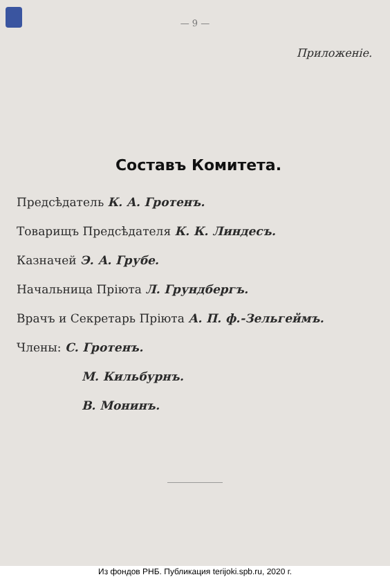— 9 —
Приложенiе.
Составъ Комитета.
Предсѣдатель К. А. Гротенъ.
Товарищъ Предсѣдателя К. К. Линдесъ.
Казначей Э. А. Грубе.
Начальница Прiюта Л. Грундбергъ.
Врачъ и Секретарь Прiюта А. П. ф.-Зельгеймъ.
Члены: С. Гротенъ.
М. Кильбурнъ.
В. Монинъ.
Из фондов РНБ. Публикация terijoki.spb.ru, 2020 г.